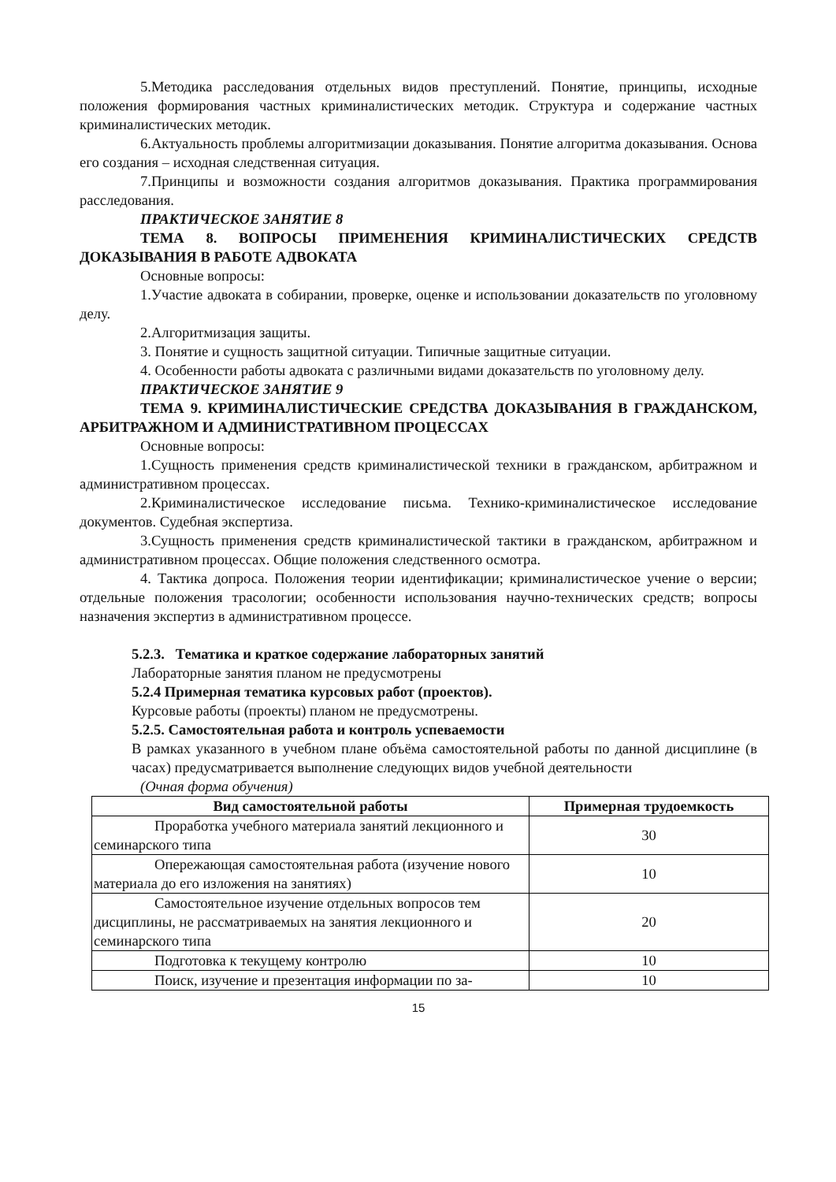5.Методика расследования отдельных видов преступлений. Понятие, принципы, исходные положения формирования частных криминалистических методик. Структура и содержание частных криминалистических методик.
6.Актуальность проблемы алгоритмизации доказывания. Понятие алгоритма доказывания. Основа его создания – исходная следственная ситуация.
7.Принципы и возможности создания алгоритмов доказывания. Практика программирования расследования.
ПРАКТИЧЕСКОЕ ЗАНЯТИЕ 8
ТЕМА 8. ВОПРОСЫ ПРИМЕНЕНИЯ КРИМИНАЛИСТИЧЕСКИХ СРЕДСТВ ДОКАЗЫВАНИЯ В РАБОТЕ АДВОКАТА
Основные вопросы:
1.Участие адвоката в собирании, проверке, оценке и использовании доказательств по уголовному делу.
2.Алгоритмизация защиты.
3. Понятие и сущность защитной ситуации. Типичные защитные ситуации.
4. Особенности работы адвоката с различными видами доказательств по уголовному делу.
ПРАКТИЧЕСКОЕ ЗАНЯТИЕ 9
ТЕМА 9. КРИМИНАЛИСТИЧЕСКИЕ СРЕДСТВА ДОКАЗЫВАНИЯ В ГРАЖДАНСКОМ, АРБИТРАЖНОМ И АДМИНИСТРАТИВНОМ ПРОЦЕССАХ
Основные вопросы:
1.Сущность применения средств криминалистической техники в гражданском, арбитражном и административном процессах.
2.Криминалистическое исследование письма. Технико-криминалистическое исследование документов. Судебная экспертиза.
3.Сущность применения средств криминалистической тактики в гражданском, арбитражном и административном процессах. Общие положения следственного осмотра.
4. Тактика допроса. Положения теории идентификации; криминалистическое учение о версии; отдельные положения трасологии; особенности использования научно-технических средств; вопросы назначения экспертиз в административном процессе.
5.2.3. Тематика и краткое содержание лабораторных занятий
Лабораторные занятия планом не предусмотрены
5.2.4 Примерная тематика курсовых работ (проектов).
Курсовые работы (проекты) планом не предусмотрены.
5.2.5. Самостоятельная работа и контроль успеваемости
В рамках указанного в учебном плане объёма самостоятельной работы по данной дисциплине (в часах) предусматривается выполнение следующих видов учебной деятельности
(Очная форма обучения)
| Вид самостоятельной работы | Примерная трудоемкость |
| --- | --- |
| Проработка учебного материала занятий лекционного и семинарского типа | 30 |
| Опережающая самостоятельная работа (изучение нового материала до его изложения на занятиях) | 10 |
| Самостоятельное изучение отдельных вопросов тем дисциплины, не рассматриваемых на занятия лекционного и семинарского типа | 20 |
| Подготовка к текущему контролю | 10 |
| Поиск, изучение и презентация информации по за- | 10 |
15